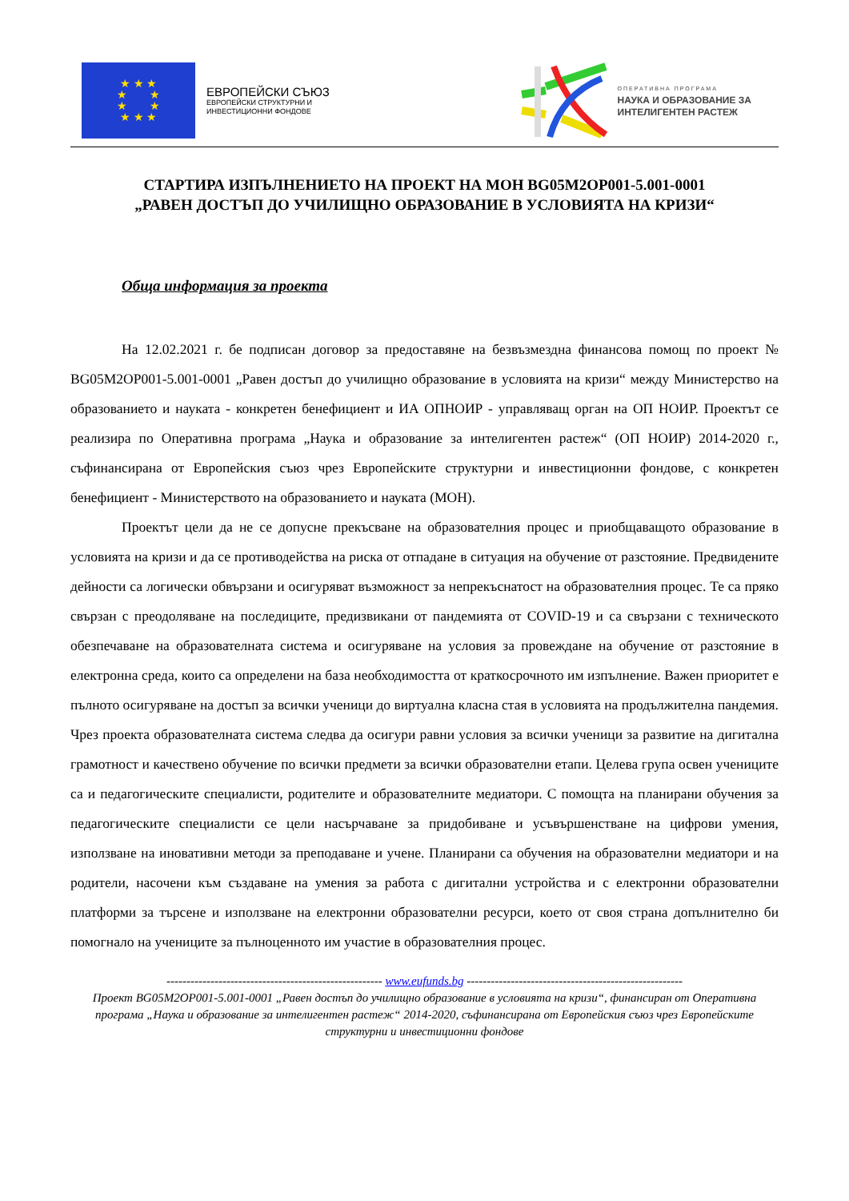★ ★ ★
★ ★
★ ★
★ ★ ★
ЕВРОПЕЙСКИ СЪЮЗ
ЕВРОПЕЙСКИ СТРУКТУРНИ И
ИНВЕСТИЦИОННИ ФОНДОВЕ
ОПЕРАТИВНА ПРОГРАМА
НАУКА И ОБРАЗОВАНИЕ ЗА
ИНТЕЛИГЕНТЕН РАСТЕЖ
СТАРТИРА ИЗПЪЛНЕНИЕТО НА ПРОЕКТ НА МОН BG05M2OP001-5.001-0001
„РАВЕН ДОСТЪП ДО УЧИЛИЩНО ОБРАЗОВАНИЕ В УСЛОВИЯТА НА КРИЗИ“
Обща информация за проекта
На 12.02.2021 г. бе подписан договор за предоставяне на безвъзмездна финансова помощ по проект № BG05M2OP001-5.001-0001 „Равен достъп до училищно образование в условията на кризи“ между Министерство на образованието и науката - конкретен бенефициент и ИА ОПНОИР - управляващ орган на ОП НОИР. Проектът се реализира по Оперативна програма „Наука и образование за интелигентен растеж“ (ОП НОИР) 2014-2020 г., съфинансирана от Европейския съюз чрез Европейските структурни и инвестиционни фондове, с конкретен бенефициент - Министерството на образованието и науката (МОН).
Проектът цели да не се допусне прекъсване на образователния процес и приобщаващото образование в условията на кризи и да се противодейства на риска от отпадане в ситуация на обучение от разстояние. Предвидените дейности са логически обвързани и осигуряват възможност за непрекъснатост на образователния процес. Те са пряко свързан с преодоляване на последиците, предизвикани от пандемията от COVID-19 и са свързани с техническото обезпечаване на образователната система и осигуряване на условия за провеждане на обучение от разстояние в електронна среда, които са определени на база необходимостта от краткосрочното им изпълнение. Важен приоритет е пълното осигуряване на достъп за всички ученици до виртуална класна стая в условията на продължителна пандемия. Чрез проекта образователната система следва да осигури равни условия за всички ученици за развитие на дигитална грамотност и качествено обучение по всички предмети за всички образователни етапи. Целева група освен учениците са и педагогическите специалисти, родителите и образователните медиатори. С помощта на планирани обучения за педагогическите специалисти се цели насърчаване за придобиване и усъвършенстване на цифрови умения, използване на иновативни методи за преподаване и учене. Планирани са обучения на образователни медиатори и на родители, насочени към създаване на умения за работа с дигитални устройства и с електронни образователни платформи за търсене и използване на електронни образователни ресурси, което от своя страна допълнително би помогнало на учениците за пълноценното им участие в образователния процес.
------------------------------------------------------ www.eufunds.bg ------------------------------------------------------
Проект BG05M2OP001-5.001-0001 „Равен достъп до училищно образование в условията на кризи“, финансиран от Оперативна програма „Наука и образование за интелигентен растеж“ 2014-2020, съфинансирана от Европейския съюз чрез Европейските структурни и инвестиционни фондове